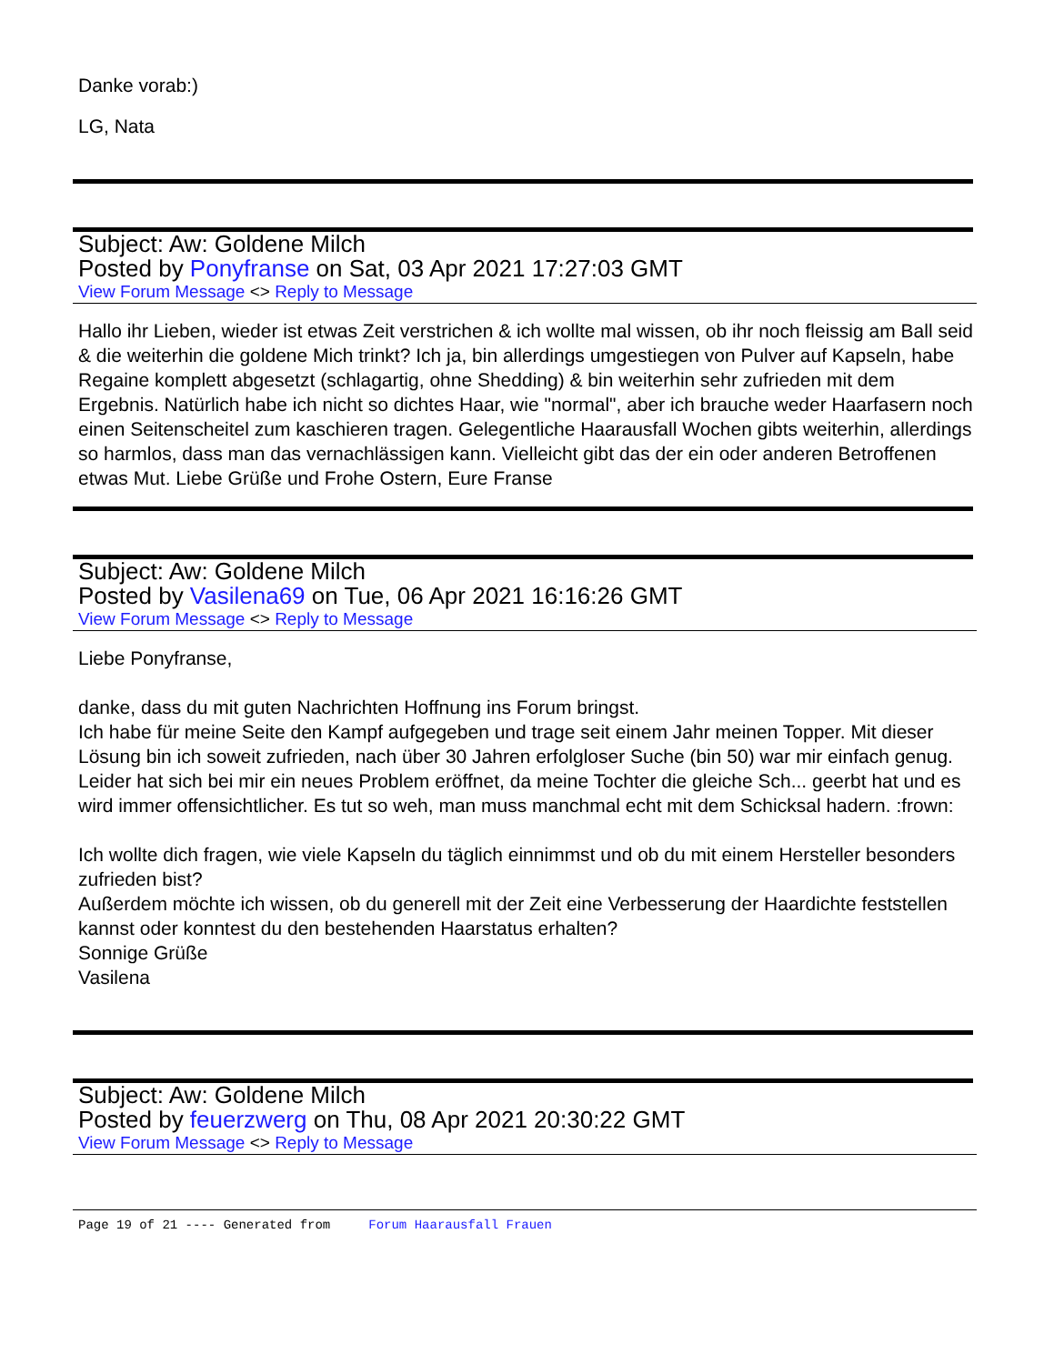Danke vorab:)
LG, Nata
Subject: Aw: Goldene Milch
Posted by Ponyfranse on Sat, 03 Apr 2021 17:27:03 GMT
View Forum Message <> Reply to Message
Hallo ihr Lieben, wieder ist etwas Zeit verstrichen & ich wollte mal wissen, ob ihr noch fleissig am Ball seid & die weiterhin die goldene Mich trinkt? Ich ja, bin allerdings umgestiegen von Pulver auf Kapseln, habe Regaine komplett abgesetzt (schlagartig, ohne Shedding) & bin weiterhin sehr zufrieden mit dem Ergebnis. Natürlich habe ich nicht so dichtes Haar, wie "normal", aber ich brauche weder Haarfasern noch einen Seitenscheitel zum kaschieren tragen. Gelegentliche Haarausfall Wochen gibts weiterhin, allerdings so harmlos, dass man das vernachlässigen kann. Vielleicht gibt das der ein oder anderen Betroffenen etwas Mut. Liebe Grüße und Frohe Ostern, Eure Franse
Subject: Aw: Goldene Milch
Posted by Vasilena69 on Tue, 06 Apr 2021 16:16:26 GMT
View Forum Message <> Reply to Message
Liebe Ponyfranse,
danke, dass du mit guten Nachrichten Hoffnung ins Forum bringst.
Ich habe für meine Seite den Kampf aufgegeben und trage seit einem Jahr meinen Topper. Mit dieser Lösung bin ich soweit zufrieden, nach über 30 Jahren erfolgloser Suche (bin 50) war mir einfach genug.
Leider hat sich bei mir ein neues Problem eröffnet, da meine Tochter die gleiche Sch... geerbt hat und es wird immer offensichtlicher. Es tut so weh, man muss manchmal echt mit dem Schicksal hadern. :frown:
Ich wollte dich fragen, wie viele Kapseln du täglich einnimmst und ob du mit einem Hersteller besonders zufrieden bist?
Außerdem möchte ich wissen, ob du generell mit der Zeit eine Verbesserung der Haardichte feststellen kannst oder konntest du den bestehenden Haarstatus erhalten?
Sonnige Grüße
Vasilena
Subject: Aw: Goldene Milch
Posted by feuerzwerg on Thu, 08 Apr 2021 20:30:22 GMT
View Forum Message <> Reply to Message
Page 19 of 21 ---- Generated from Forum Haarausfall Frauen